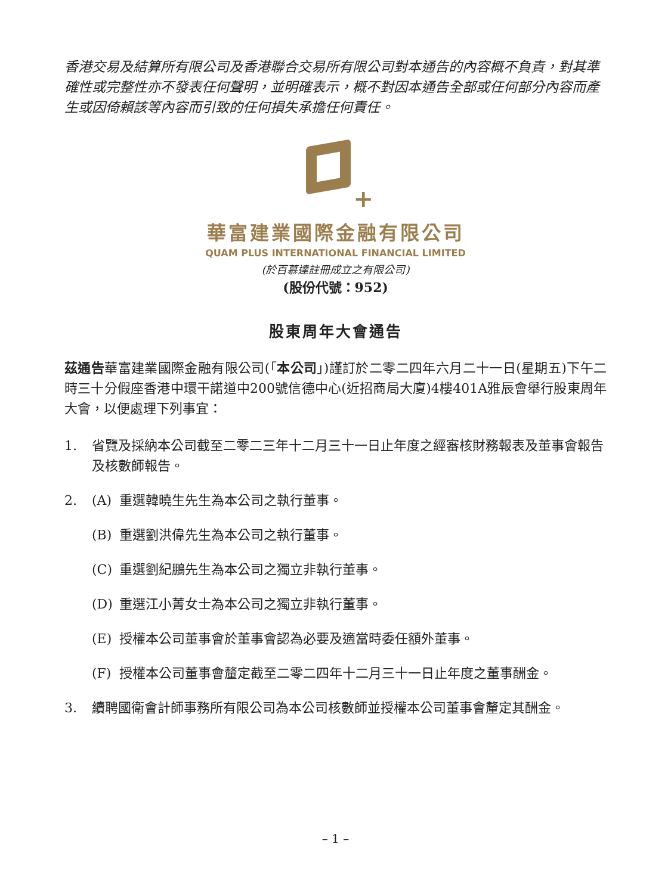香港交易及結算所有限公司及香港聯合交易所有限公司對本通告的內容概不負責，對其準確性或完整性亦不發表任何聲明，並明確表示，概不對因本通告全部或任何部分內容而產生或因倚賴該等內容而引致的任何損失承擔任何責任。
+
華富建業國際金融有限公司
QUAM PLUS INTERNATIONAL FINANCIAL LIMITED
(於百慕達註冊成立之有限公司)
(股份代號：952)
股東周年大會通告
茲通告華富建業國際金融有限公司(「本公司」)謹訂於二零二四年六月二十一日(星期五)下午二時三十分假座香港中環干諾道中200號信德中心(近招商局大廈)4樓401A雅辰會舉行股東周年大會，以便處理下列事宜：
1. 省覽及採納本公司截至二零二三年十二月三十一日止年度之經審核財務報表及董事會報告及核數師報告。
2. (A) 重選韓曉生先生為本公司之執行董事。
(B) 重選劉洪偉先生為本公司之執行董事。
(C) 重選劉紀鵬先生為本公司之獨立非執行董事。
(D) 重選江小菁女士為本公司之獨立非執行董事。
(E) 授權本公司董事會於董事會認為必要及適當時委任額外董事。
(F) 授權本公司董事會釐定截至二零二四年十二月三十一日止年度之董事酬金。
3. 續聘國衛會計師事務所有限公司為本公司核數師並授權本公司董事會釐定其酬金。
– 1 –